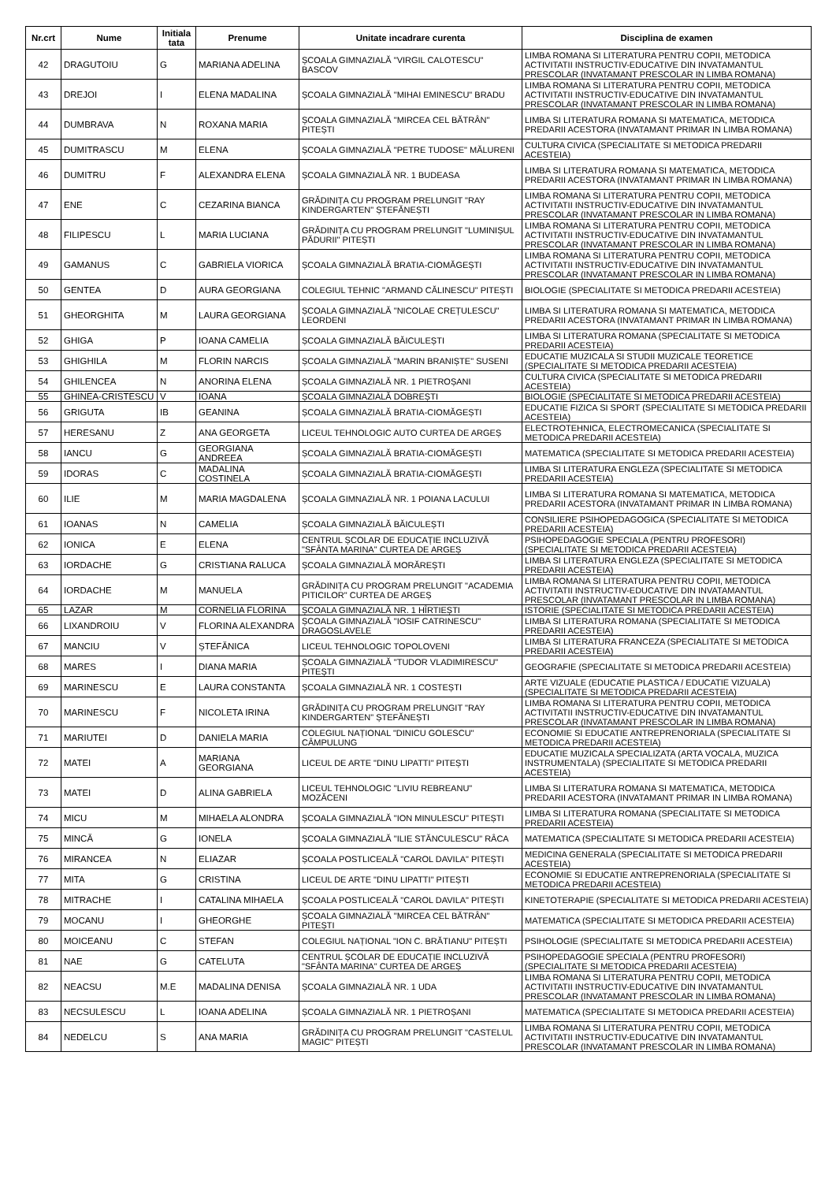| Nr.crt | Nume | Initiala tata | Prenume | Unitate incadrare curenta | Disciplina de examen |
| --- | --- | --- | --- | --- | --- |
| 42 | DRAGUTOIU | G | MARIANA ADELINA | ȘCOALA GIMNAZIALĂ "VIRGIL CALOTESCU" BASCOV | LIMBA ROMANA SI LITERATURA PENTRU COPII, METODICA ACTIVITATII INSTRUCTIV-EDUCATIVE DIN INVATAMANTUL PRESCOLAR (INVATAMANT PRESCOLAR IN LIMBA ROMANA) |
| 43 | DREJOI | I | ELENA MADALINA | ȘCOALA GIMNAZIALĂ "MIHAI EMINESCU" BRADU | LIMBA ROMANA SI LITERATURA PENTRU COPII, METODICA ACTIVITATII INSTRUCTIV-EDUCATIVE DIN INVATAMANTUL PRESCOLAR (INVATAMANT PRESCOLAR IN LIMBA ROMANA) |
| 44 | DUMBRAVA | N | ROXANA MARIA | ȘCOALA GIMNAZIALĂ "MIRCEA CEL BĂTRÂN" PITEȘTI | LIMBA SI LITERATURA ROMANA SI MATEMATICA, METODICA PREDARII ACESTORA (INVATAMANT PRIMAR IN LIMBA ROMANA) |
| 45 | DUMITRASCU | M | ELENA | ȘCOALA GIMNAZIALĂ "PETRE TUDOSE" MĂLURENI | CULTURA CIVICA (SPECIALITATE SI METODICA PREDARII ACESTEIA) |
| 46 | DUMITRU | F | ALEXANDRA ELENA | ȘCOALA GIMNAZIALĂ NR. 1 BUDEASA | LIMBA SI LITERATURA ROMANA SI MATEMATICA, METODICA PREDARII ACESTORA (INVATAMANT PRIMAR IN LIMBA ROMANA) |
| 47 | ENE | C | CEZARINA BIANCA | GRĂDINIȚA CU PROGRAM PRELUNGIT "RAY KINDERGARTEN" ȘTEFĂNEȘTI | LIMBA ROMANA SI LITERATURA PENTRU COPII, METODICA ACTIVITATII INSTRUCTIV-EDUCATIVE DIN INVATAMANTUL PRESCOLAR (INVATAMANT PRESCOLAR IN LIMBA ROMANA) |
| 48 | FILIPESCU | L | MARIA LUCIANA | GRĂDINIȚA CU PROGRAM PRELUNGIT "LUMINIȘUL PĂDURII" PITEȘTI | LIMBA ROMANA SI LITERATURA PENTRU COPII, METODICA ACTIVITATII INSTRUCTIV-EDUCATIVE DIN INVATAMANTUL PRESCOLAR (INVATAMANT PRESCOLAR IN LIMBA ROMANA) |
| 49 | GAMANUS | C | GABRIELA VIORICA | ȘCOALA GIMNAZIALĂ BRATIA-CIOMĂGEȘTI | LIMBA ROMANA SI LITERATURA PENTRU COPII, METODICA ACTIVITATII INSTRUCTIV-EDUCATIVE DIN INVATAMANTUL PRESCOLAR (INVATAMANT PRESCOLAR IN LIMBA ROMANA) |
| 50 | GENTEA | D | AURA GEORGIANA | COLEGIUL TEHNIC "ARMAND CĂLINESCU" PITEȘTI | BIOLOGIE (SPECIALITATE SI METODICA PREDARII ACESTEIA) |
| 51 | GHEORGHITA | M | LAURA GEORGIANA | ȘCOALA GIMNAZIALĂ "NICOLAE CREȚULESCU" LEORDENI | LIMBA SI LITERATURA ROMANA SI MATEMATICA, METODICA PREDARII ACESTORA (INVATAMANT PRIMAR IN LIMBA ROMANA) |
| 52 | GHIGA | P | IOANA CAMELIA | ȘCOALA GIMNAZIALĂ BĂICULEȘTI | LIMBA SI LITERATURA ROMANA (SPECIALITATE SI METODICA PREDARII ACESTEIA) |
| 53 | GHIGHILA | M | FLORIN NARCIS | ȘCOALA GIMNAZIALĂ "MARIN BRANIȘTE" SUSENI | EDUCATIE MUZICALA SI STUDII MUZICALE TEORETICE (SPECIALITATE SI METODICA PREDARII ACESTEIA) |
| 54 | GHILENCEA | N | ANORINA ELENA | ȘCOALA GIMNAZIALĂ NR. 1 PIETROȘANI | CULTURA CIVICA (SPECIALITATE SI METODICA PREDARII ACESTEIA) |
| 55 | GHINEA-CRISTESCU | V | IOANA | ȘCOALA GIMNAZIALĂ DOBREȘTI | BIOLOGIE (SPECIALITATE SI METODICA PREDARII ACESTEIA) |
| 56 | GRIGUTA | IB | GEANINA | ȘCOALA GIMNAZIALĂ BRATIA-CIOMĂGEȘTI | EDUCATIE FIZICA SI SPORT (SPECIALITATE SI METODICA PREDARII ACESTEIA) |
| 57 | HERESANU | Z | ANA GEORGETA | LICEUL TEHNOLOGIC AUTO CURTEA DE ARGEȘ | ELECTROTEHNICA, ELECTROMECANICA (SPECIALITATE SI METODICA PREDARII ACESTEIA) |
| 58 | IANCU | G | GEORGIANA ANDREEA | ȘCOALA GIMNAZIALĂ BRATIA-CIOMĂGEȘTI | MATEMATICA (SPECIALITATE SI METODICA PREDARII ACESTEIA) |
| 59 | IDORAS | C | MADALINA COSTINELA | ȘCOALA GIMNAZIALĂ BRATIA-CIOMĂGEȘTI | LIMBA SI LITERATURA ENGLEZA (SPECIALITATE SI METODICA PREDARII ACESTEIA) |
| 60 | ILIE | M | MARIA MAGDALENA | ȘCOALA GIMNAZIALĂ NR. 1 POIANA LACULUI | LIMBA SI LITERATURA ROMANA SI MATEMATICA, METODICA PREDARII ACESTORA (INVATAMANT PRIMAR IN LIMBA ROMANA) |
| 61 | IOANAS | N | CAMELIA | ȘCOALA GIMNAZIALĂ BĂICULEȘTI | CONSILIERE PSIHOPEDAGOGICA (SPECIALITATE SI METODICA PREDARII ACESTEIA) |
| 62 | IONICA | E | ELENA | CENTRUL ȘCOLAR DE EDUCAȚIE INCLUZIVĂ "SFÂNTA MARINA" CURTEA DE ARGEȘ | PSIHOPEDAGOGIE SPECIALA (PENTRU PROFESORI) (SPECIALITATE SI METODICA PREDARII ACESTEIA) |
| 63 | IORDACHE | G | CRISTIANA RALUCA | ȘCOALA GIMNAZIALĂ MORĂREȘTI | LIMBA SI LITERATURA ENGLEZA (SPECIALITATE SI METODICA PREDARII ACESTEIA) |
| 64 | IORDACHE | M | MANUELA | GRĂDINIȚA CU PROGRAM PRELUNGIT "ACADEMIA PITICILOR" CURTEA DE ARGEȘ | LIMBA ROMANA SI LITERATURA PENTRU COPII, METODICA ACTIVITATII INSTRUCTIV-EDUCATIVE DIN INVATAMANTUL PRESCOLAR (INVATAMANT PRESCOLAR IN LIMBA ROMANA) |
| 65 | LAZAR | M | CORNELIA FLORINA | ȘCOALA GIMNAZIALĂ NR. 1 HÎRTIEȘTI | ISTORIE (SPECIALITATE SI METODICA PREDARII ACESTEIA) |
| 66 | LIXANDROIU | V | FLORINA ALEXANDRA | ȘCOALA GIMNAZIALĂ "IOSIF CATRINESCU" DRAGOSLAVELE | LIMBA SI LITERATURA ROMANA (SPECIALITATE SI METODICA PREDARII ACESTEIA) |
| 67 | MANCIU | V | ȘTEFĂNICA | LICEUL TEHNOLOGIC TOPOLOVENI | LIMBA SI LITERATURA FRANCEZA (SPECIALITATE SI METODICA PREDARII ACESTEIA) |
| 68 | MARES | I | DIANA MARIA | ȘCOALA GIMNAZIALĂ "TUDOR VLADIMIRESCU" PITEȘTI | GEOGRAFIE (SPECIALITATE SI METODICA PREDARII ACESTEIA) |
| 69 | MARINESCU | E | LAURA CONSTANTA | ȘCOALA GIMNAZIALĂ NR. 1 COSTEȘTI | ARTE VIZUALE (EDUCATIE PLASTICA / EDUCATIE VIZUALA) (SPECIALITATE SI METODICA PREDARII ACESTEIA) |
| 70 | MARINESCU | F | NICOLETA IRINA | GRĂDINIȚA CU PROGRAM PRELUNGIT "RAY KINDERGARTEN" ȘTEFĂNEȘTI | LIMBA ROMANA SI LITERATURA PENTRU COPII, METODICA ACTIVITATII INSTRUCTIV-EDUCATIVE DIN INVATAMANTUL PRESCOLAR (INVATAMANT PRESCOLAR IN LIMBA ROMANA) |
| 71 | MARIUTEI | D | DANIELA MARIA | COLEGIUL NAȚIONAL "DINICU GOLESCU" CÂMPULUNG | ECONOMIE SI EDUCATIE ANTREPRENORIALA (SPECIALITATE SI METODICA PREDARII ACESTEIA) |
| 72 | MATEI | A | MARIANA GEORGIANA | LICEUL DE ARTE "DINU LIPATTI" PITEȘTI | EDUCATIE MUZICALA SPECIALIZATA (ARTA VOCALA, MUZICA INSTRUMENTALA) (SPECIALITATE SI METODICA PREDARII ACESTEIA) |
| 73 | MATEI | D | ALINA GABRIELA | LICEUL TEHNOLOGIC "LIVIU REBREANU" MOZĂCENI | LIMBA SI LITERATURA ROMANA SI MATEMATICA, METODICA PREDARII ACESTORA (INVATAMANT PRIMAR IN LIMBA ROMANA) |
| 74 | MICU | M | MIHAELA ALONDRA | ȘCOALA GIMNAZIALĂ "ION MINULESCU" PITEȘTI | LIMBA SI LITERATURA ROMANA (SPECIALITATE SI METODICA PREDARII ACESTEIA) |
| 75 | MINCĂ | G | IONELA | ȘCOALA GIMNAZIALĂ "ILIE STĂNCULESCU" RÂCA | MATEMATICA (SPECIALITATE SI METODICA PREDARII ACESTEIA) |
| 76 | MIRANCEA | N | ELIAZAR | ȘCOALA POSTLICEALĂ "CAROL DAVILA" PITEȘTI | MEDICINA GENERALA (SPECIALITATE SI METODICA PREDARII ACESTEIA) |
| 77 | MITA | G | CRISTINA | LICEUL DE ARTE "DINU LIPATTI" PITEȘTI | ECONOMIE SI EDUCATIE ANTREPRENORIALA (SPECIALITATE SI METODICA PREDARII ACESTEIA) |
| 78 | MITRACHE | I | CATALINA MIHAELA | ȘCOALA POSTLICEALĂ "CAROL DAVILA" PITEȘTI | KINETOTERAPIE (SPECIALITATE SI METODICA PREDARII ACESTEIA) |
| 79 | MOCANU | I | GHEORGHE | ȘCOALA GIMNAZIALĂ "MIRCEA CEL BĂTRÂN" PITEȘTI | MATEMATICA (SPECIALITATE SI METODICA PREDARII ACESTEIA) |
| 80 | MOICEANU | C | STEFAN | COLEGIUL NAȚIONAL "ION C. BRĂTIANU" PITEȘTI | PSIHOLOGIE (SPECIALITATE SI METODICA PREDARII ACESTEIA) |
| 81 | NAE | G | CATELUTA | CENTRUL ȘCOLAR DE EDUCAȚIE INCLUZIVĂ "SFÂNTA MARINA" CURTEA DE ARGEȘ | PSIHOPEDAGOGIE SPECIALA (PENTRU PROFESORI) (SPECIALITATE SI METODICA PREDARII ACESTEIA) |
| 82 | NEACSU | M.E | MADALINA DENISA | ȘCOALA GIMNAZIALĂ NR. 1 UDA | LIMBA ROMANA SI LITERATURA PENTRU COPII, METODICA ACTIVITATII INSTRUCTIV-EDUCATIVE DIN INVATAMANTUL PRESCOLAR (INVATAMANT PRESCOLAR IN LIMBA ROMANA) |
| 83 | NECSULESCU | L | IOANA ADELINA | ȘCOALA GIMNAZIALĂ NR. 1 PIETROȘANI | MATEMATICA (SPECIALITATE SI METODICA PREDARII ACESTEIA) |
| 84 | NEDELCU | S | ANA MARIA | GRĂDINIȚA CU PROGRAM PRELUNGIT "CASTELUL MAGIC" PITEȘTI | LIMBA ROMANA SI LITERATURA PENTRU COPII, METODICA ACTIVITATII INSTRUCTIV-EDUCATIVE DIN INVATAMANTUL PRESCOLAR (INVATAMANT PRESCOLAR IN LIMBA ROMANA) |